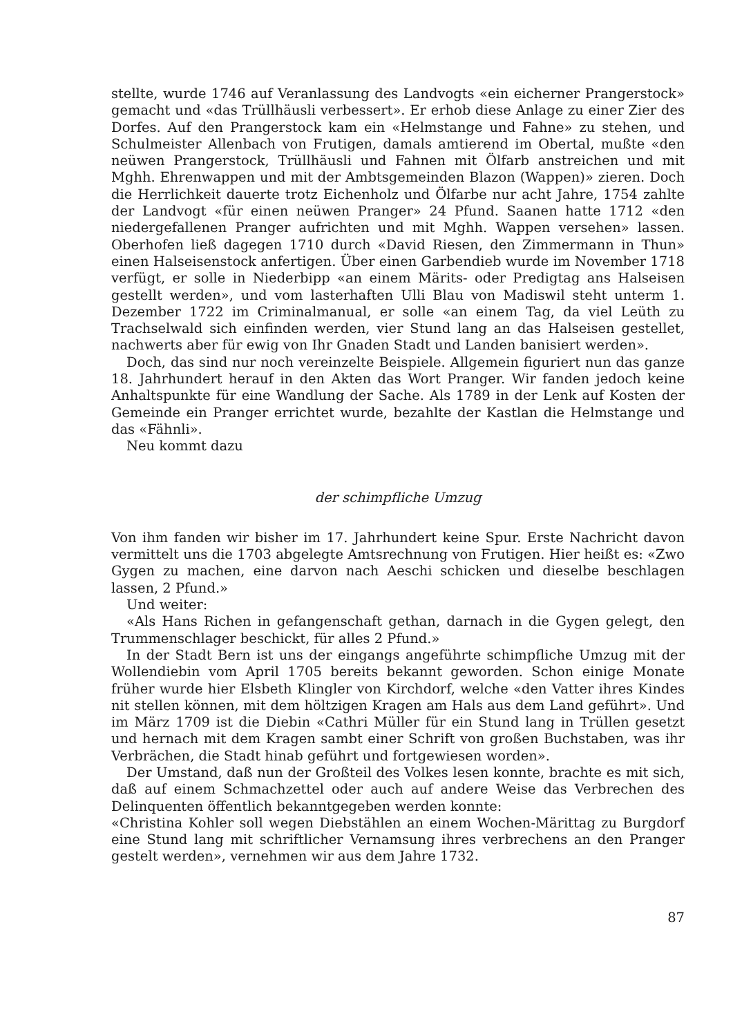stellte, wurde 1746 auf Veranlassung des Landvogts «ein eicherner Prangerstock» gemacht und «das Trüllhäusli verbessert». Er erhob diese Anlage zu einer Zier des Dorfes. Auf den Prangerstock kam ein «Helmstange und Fahne» zu stehen, und Schulmeister Allenbach von Frutigen, damals amtierend im Obertal, mußte «den neüwen Prangerstock, Trüllhäusli und Fahnen mit Ölfarb anstreichen und mit Mghh. Ehrenwappen und mit der Ambtsgemeinden Blazon (Wappen)» zieren. Doch die Herrlichkeit dauerte trotz Eichenholz und Ölfarbe nur acht Jahre, 1754 zahlte der Landvogt «für einen neüwen Pranger» 24 Pfund. Saanen hatte 1712 «den niedergefallenen Pranger aufrichten und mit Mghh. Wappen versehen» lassen. Oberhofen ließ dagegen 1710 durch «David Riesen, den Zimmermann in Thun» einen Halseisenstock anfertigen. Über einen Garbendieb wurde im November 1718 verfügt, er solle in Niederbipp «an einem Märits- oder Predigtag ans Halseisen gestellt werden», und vom lasterhaften Ulli Blau von Madiswil steht unterm 1. Dezember 1722 im Criminalmanual, er solle «an einem Tag, da viel Leüth zu Trachselwald sich einfinden werden, vier Stund lang an das Halseisen gestellet, nachwerts aber für ewig von Ihr Gnaden Stadt und Landen banisiert werden».
Doch, das sind nur noch vereinzelte Beispiele. Allgemein figuriert nun das ganze 18. Jahrhundert herauf in den Akten das Wort Pranger. Wir fanden jedoch keine Anhaltspunkte für eine Wandlung der Sache. Als 1789 in der Lenk auf Kosten der Gemeinde ein Pranger errichtet wurde, bezahlte der Kastlan die Helmstange und das «Fähnli».
Neu kommt dazu
der schimpfliche Umzug
Von ihm fanden wir bisher im 17. Jahrhundert keine Spur. Erste Nachricht davon vermittelt uns die 1703 abgelegte Amtsrechnung von Frutigen. Hier heißt es: «Zwo Gygen zu machen, eine darvon nach Aeschi schicken und dieselbe beschlagen lassen, 2 Pfund.»
Und weiter:
«Als Hans Richen in gefangenschaft gethan, darnach in die Gygen gelegt, den Trummenschlager beschickt, für alles 2 Pfund.»
In der Stadt Bern ist uns der eingangs angeführte schimpfliche Umzug mit der Wollendiebin vom April 1705 bereits bekannt geworden. Schon einige Monate früher wurde hier Elsbeth Klingler von Kirchdorf, welche «den Vatter ihres Kindes nit stellen können, mit dem höltzigen Kragen am Hals aus dem Land geführt». Und im März 1709 ist die Diebin «Cathri Müller für ein Stund lang in Trüllen gesetzt und hernach mit dem Kragen sambt einer Schrift von großen Buchstaben, was ihr Verbrächen, die Stadt hinab geführt und fortgewiesen worden».
Der Umstand, daß nun der Großteil des Volkes lesen konnte, brachte es mit sich, daß auf einem Schmachzettel oder auch auf andere Weise das Verbrechen des Delinquenten öffentlich bekanntgegeben werden konnte:
«Christina Kohler soll wegen Diebstählen an einem Wochen-Märittag zu Burgdorf eine Stund lang mit schriftlicher Vernamsung ihres verbrechens an den Pranger gestelt werden», vernehmen wir aus dem Jahre 1732.
87